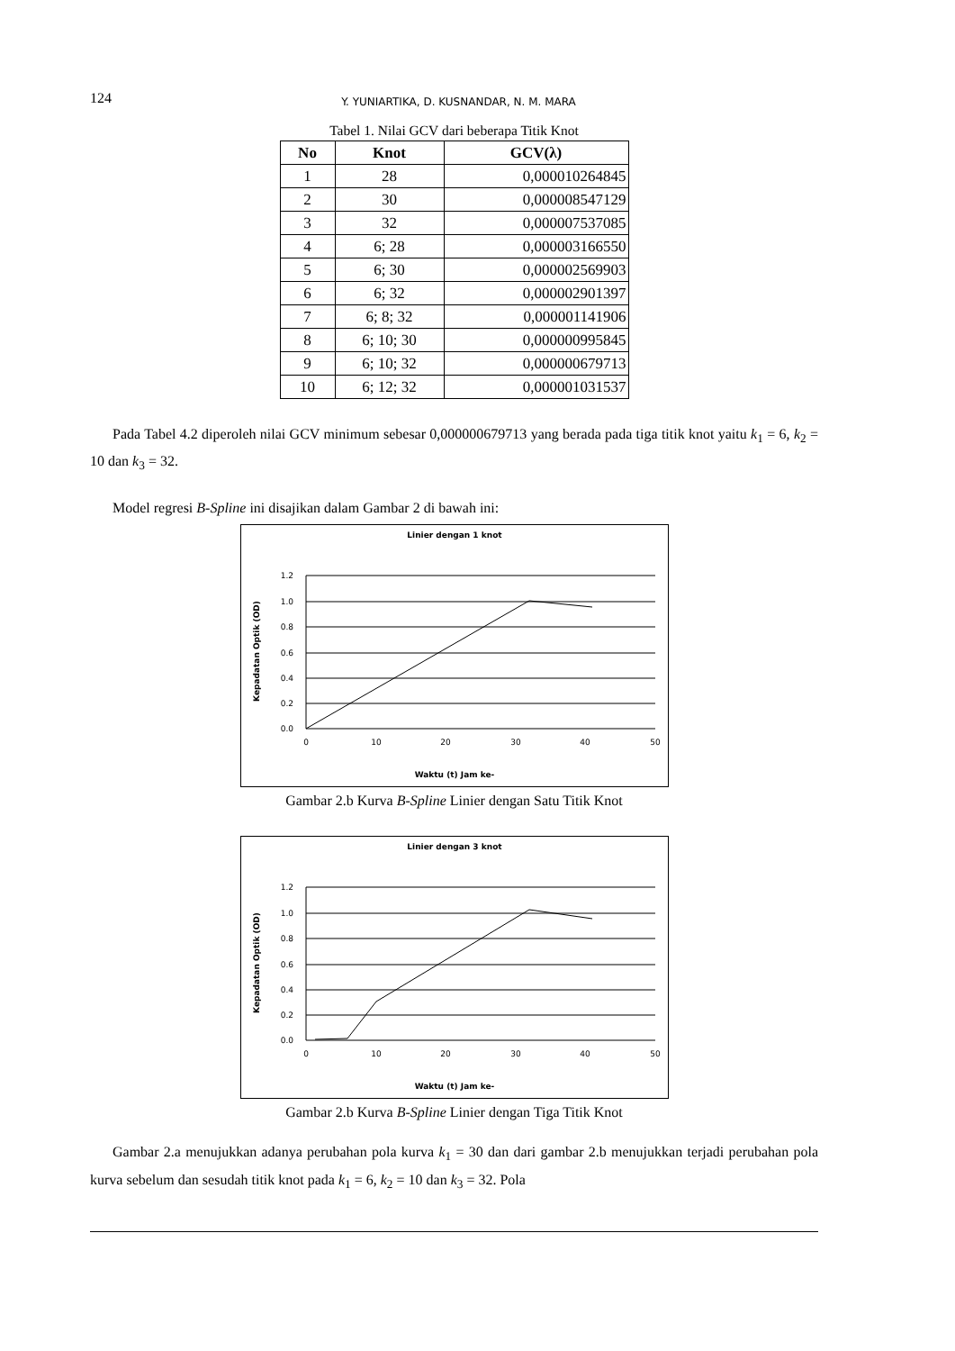124 Y. YUNIARTIKA, D. KUSNANDAR, N. M. MARA
Tabel 1. Nilai GCV dari beberapa Titik Knot
| No | Knot | GCV(λ) |
| --- | --- | --- |
| 1 | 28 | 0,000010264845 |
| 2 | 30 | 0,000008547129 |
| 3 | 32 | 0,000007537085 |
| 4 | 6; 28 | 0,000003166550 |
| 5 | 6; 30 | 0,000002569903 |
| 6 | 6; 32 | 0,000002901397 |
| 7 | 6; 8; 32 | 0,000001141906 |
| 8 | 6; 10; 30 | 0,000000995845 |
| 9 | 6; 10; 32 | 0,000000679713 |
| 10 | 6; 12; 32 | 0,000001031537 |
Pada Tabel 4.2 diperoleh nilai GCV minimum sebesar 0,000000679713 yang berada pada tiga titik knot yaitu k<sub>1</sub> = 6, k<sub>2</sub> = 10 dan k<sub>3</sub> = 32.
Model regresi B-Spline ini disajikan dalam Gambar 2 di bawah ini:
Linier dengan 1 knot
1.2
1.0
0.8
0.6
0.4
0.2
0.0
0
10
20
30
40
50
Waktu (t) Jam ke-
Kepadatan Optik (OD)
Gambar 2.b Kurva B-Spline Linier dengan Satu Titik Knot
Linier dengan 3 knot
1.2
1.0
0.8
0.6
0.4
0.2
0.0
0
10
20
30
40
50
Waktu (t) Jam ke-
Kepadatan Optik (OD)
Gambar 2.b Kurva B-Spline Linier dengan Tiga Titik Knot
Gambar 2.a menujukkan adanya perubahan pola kurva k<sub>1</sub> = 30 dan dari gambar 2.b menujukkan terjadi perubahan pola kurva sebelum dan sesudah titik knot pada k<sub>1</sub> = 6, k<sub>2</sub> = 10 dan k<sub>3</sub> = 32. Pola